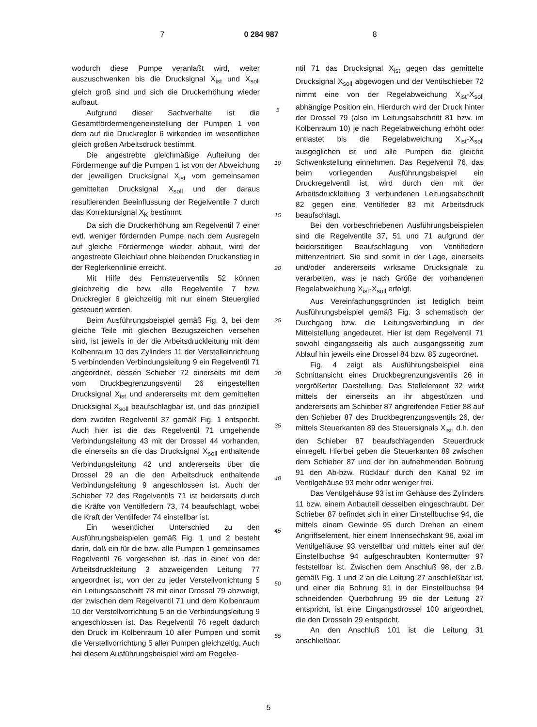7 0 284 987 8
wodurch diese Pumpe veranlaßt wird, weiter auszuschwenken bis die Drucksignal X<sub>ist</sub> und X<sub>soll</sub> gleich groß sind und sich die Druckerhöhung wieder aufbaut.
Aufgrund dieser Sachverhalte ist die Gesamtfördermengeneinstellung der Pumpen 1 von dem auf die Druckregler 6 wirkenden im wesentlichen gleich großen Arbeitsdruck bestimmt.
Die angestrebte gleichmäßige Aufteilung der Fördermenge auf die Pumpen 1 ist von der Abweichung der jeweiligen Drucksignal X<sub>ist</sub> vom gemeinsamen gemittelten Drucksignal X<sub>soll</sub> und der daraus resultierenden Beeinflussung der Regelventile 7 durch das Korrektursignal X<sub>K</sub> bestimmt.
Da sich die Druckerhöhung am Regelventil 7 einer evtl. weniger fördernden Pumpe nach dem Ausregeln auf gleiche Fördermenge wieder abbaut, wird der angestrebte Gleichlauf ohne bleibenden Druckanstieg in der Reglerkennlinie erreicht.
Mit Hilfe des Fernsteuerventils 52 können gleichzeitig die bzw. alle Regelventile 7 bzw. Druckregler 6 gleichzeitig mit nur einem Steuerglied gesteuert werden.
Beim Ausführungsbeispiel gemäß Fig. 3, bei dem gleiche Teile mit gleichen Bezugszeichen versehen sind, ist jeweils in der die Arbeitsdruckleitung mit dem Kolbenraum 10 des Zylinders 11 der Verstelleinrichtung 5 verbindenden Verbindungsleitung 9 ein Regelventil 71 angeordnet, dessen Schieber 72 einerseits mit dem vom Druckbegrenzungsventil 26 eingestellten Drucksignal X<sub>ist</sub> und andererseits mit dem gemittelten Drucksignal X<sub>soll</sub> beaufschlagbar ist, und das prinzipiell dem zweiten Regelventil 37 gemäß Fig. 1 entspricht. Auch hier ist die das Regelventil 71 umgehende Verbindungsleitung 43 mit der Drossel 44 vorhanden, die einerseits an die das Drucksignal X<sub>soll</sub> enthaltende Verbindungsleitung 42 und andererseits über die Drossel 29 an die den Arbeitsdruck enthaltende Verbindungsleitung 9 angeschlossen ist. Auch der Schieber 72 des Regelventils 71 ist beiderseits durch die Kräfte von Ventilfedern 73, 74 beaufschlagt, wobei die Kraft der Ventilfeder 74 einstellbar ist.
Ein wesentlicher Unterschied zu den Ausführungsbeispielen gemäß Fig. 1 und 2 besteht darin, daß ein für die bzw. alle Pumpen 1 gemeinsames Regelventil 76 vorgesehen ist, das in einer von der Arbeitsdruckleitung 3 abzweigenden Leitung 77 angeordnet ist, von der zu jeder Verstellvorrichtung 5 ein Leitungsabschnitt 78 mit einer Drossel 79 abzweigt, der zwischen dem Regelventil 71 und dem Kolbenraum 10 der Verstellvorrichtung 5 an die Verbindungsleitung 9 angeschlossen ist. Das Regelventil 76 regelt dadurch den Druck im Kolbenraum 10 aller Pumpen und somit die Verstellvorrichtung 5 aller Pumpen gleichzeitig. Auch bei diesem Ausführungsbeispiel wird am Regelve-
5
10
15
20
25
30
35
40
45
50
55
ntil 71 das Drucksignal X<sub>ist</sub> gegen das gemittelte Drucksignal X<sub>soll</sub> abgewogen und der Ventilschieber 72 nimmt eine von der Regelabweichung X<sub>ist</sub>-X<sub>soll</sub> abhängige Position ein. Hierdurch wird der Druck hinter der Drossel 79 (also im Leitungsabschnitt 81 bzw. im Kolbenraum 10) je nach Regelabweichung erhöht oder entlastet bis die Regelabweichung X<sub>ist</sub>-X<sub>soll</sub> ausgeglichen ist und alle Pumpen die gleiche Schwenkstellung einnehmen. Das Regelventil 76, das beim vorliegenden Ausführungsbeispiel ein Druckregelventil ist, wird durch den mit der Arbeitsdruckleitung 3 verbundenen Leitungsabschnitt 82 gegen eine Ventilfeder 83 mit Arbeitsdruck beaufschlagt.
Bei den vorbeschriebenen Ausführungsbeispielen sind die Regelventile 37, 51 und 71 aufgrund der beiderseitigen Beaufschlagung von Ventilfedern mittenzentriert. Sie sind somit in der Lage, einerseits und/oder andererseits wirksame Drucksignale zu verarbeiten, was je nach Größe der vorhandenen Regelabweichung X<sub>ist</sub>-X<sub>soll</sub> erfolgt.
Aus Vereinfachungsgründen ist lediglich beim Ausführungsbeispiel gemäß Fig. 3 schematisch der Durchgang bzw. die Leitungsverbindung in der Mittelstellung angedeutet. Hier ist dem Regelventil 71 sowohl eingangsseitig als auch ausgangsseitig zum Ablauf hin jeweils eine Drossel 84 bzw. 85 zugeordnet.
Fig. 4 zeigt als Ausführungsbeispiel eine Schnittansicht eines Druckbegrenzungsventils 26 in vergrößerter Darstellung. Das Stellelement 32 wirkt mittels der einerseits an ihr abgestützen und andererseits am Schieber 87 angreifenden Feder 88 auf den Schieber 87 des Druckbegrenzungsventils 26, der mittels Steuerkanten 89 des Steuersignals X<sub>ist</sub>, d.h. den den Schieber 87 beaufschlagenden Steuerdruck einregelt. Hierbei geben die Steuerkanten 89 zwischen dem Schieber 87 und der ihn aufnehmenden Bohrung 91 den Ab-bzw. Rücklauf durch den Kanal 92 im Ventilgehäuse 93 mehr oder weniger frei.
Das Ventilgehäuse 93 ist im Gehäuse des Zylinders 11 bzw. einem Anbauteil desselben eingeschraubt. Der Schieber 87 befindet sich in einer Einstellbuchse 94, die mittels einem Gewinde 95 durch Drehen an einem Angriffselement, hier einem Innensechskant 96, axial im Ventilgehäuse 93 verstellbar und mittels einer auf der Einstellbuchse 94 aufgeschraubten Kontermutter 97 feststellbar ist. Zwischen dem Anschluß 98, der z.B. gemäß Fig. 1 und 2 an die Leitung 27 anschließbar ist, und einer die Bohrung 91 in der Einstellbuchse 94 schneidenden Querbohrung 99 die der Leitung 27 entspricht, ist eine Eingangsdrossel 100 angeordnet, die den Drosseln 29 entspricht.
An den Anschluß 101 ist die Leitung 31 anschließbar.
5